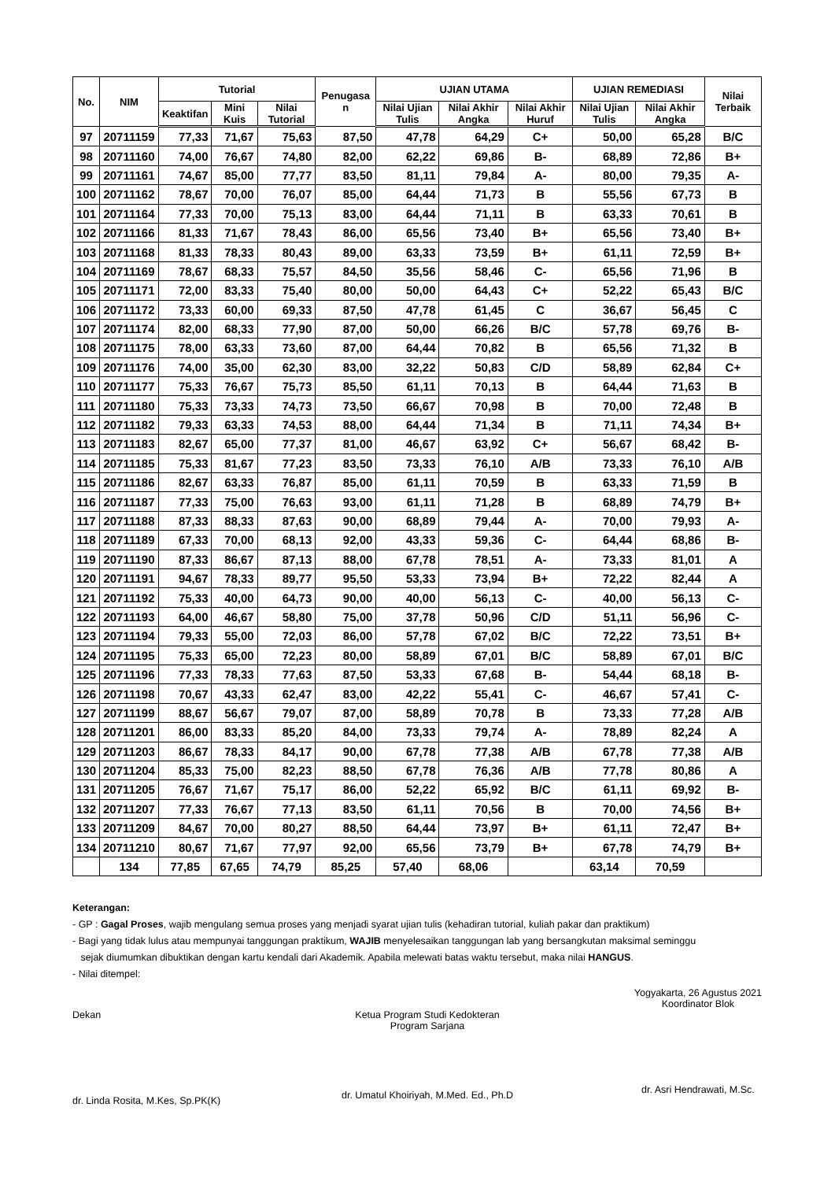| No. | NIM | Tutorial | | | Penugasa n | UJIAN UTAMA | | | UJIAN REMEDIASI | | Nilai Terbaik |
| --- | --- | --- | --- | --- | --- | --- | --- | --- | --- | --- | --- |
| | | Keaktifan | Mini Kuis | Nilai Tutorial | | Nilai Ujian Tulis | Nilai Akhir Angka | Nilai Akhir Huruf | Nilai Ujian Tulis | Nilai Akhir Angka | |
| 97 | 20711159 | 77,33 | 71,67 | 75,63 | 87,50 | 47,78 | 64,29 | C+ | 50,00 | 65,28 | B/C |
| 98 | 20711160 | 74,00 | 76,67 | 74,80 | 82,00 | 62,22 | 69,86 | B- | 68,89 | 72,86 | B+ |
| 99 | 20711161 | 74,67 | 85,00 | 77,77 | 83,50 | 81,11 | 79,84 | A- | 80,00 | 79,35 | A- |
| 100 | 20711162 | 78,67 | 70,00 | 76,07 | 85,00 | 64,44 | 71,73 | B | 55,56 | 67,73 | B |
| 101 | 20711164 | 77,33 | 70,00 | 75,13 | 83,00 | 64,44 | 71,11 | B | 63,33 | 70,61 | B |
| 102 | 20711166 | 81,33 | 71,67 | 78,43 | 86,00 | 65,56 | 73,40 | B+ | 65,56 | 73,40 | B+ |
| 103 | 20711168 | 81,33 | 78,33 | 80,43 | 89,00 | 63,33 | 73,59 | B+ | 61,11 | 72,59 | B+ |
| 104 | 20711169 | 78,67 | 68,33 | 75,57 | 84,50 | 35,56 | 58,46 | C- | 65,56 | 71,96 | B |
| 105 | 20711171 | 72,00 | 83,33 | 75,40 | 80,00 | 50,00 | 64,43 | C+ | 52,22 | 65,43 | B/C |
| 106 | 20711172 | 73,33 | 60,00 | 69,33 | 87,50 | 47,78 | 61,45 | C | 36,67 | 56,45 | C |
| 107 | 20711174 | 82,00 | 68,33 | 77,90 | 87,00 | 50,00 | 66,26 | B/C | 57,78 | 69,76 | B- |
| 108 | 20711175 | 78,00 | 63,33 | 73,60 | 87,00 | 64,44 | 70,82 | B | 65,56 | 71,32 | B |
| 109 | 20711176 | 74,00 | 35,00 | 62,30 | 83,00 | 32,22 | 50,83 | C/D | 58,89 | 62,84 | C+ |
| 110 | 20711177 | 75,33 | 76,67 | 75,73 | 85,50 | 61,11 | 70,13 | B | 64,44 | 71,63 | B |
| 111 | 20711180 | 75,33 | 73,33 | 74,73 | 73,50 | 66,67 | 70,98 | B | 70,00 | 72,48 | B |
| 112 | 20711182 | 79,33 | 63,33 | 74,53 | 88,00 | 64,44 | 71,34 | B | 71,11 | 74,34 | B+ |
| 113 | 20711183 | 82,67 | 65,00 | 77,37 | 81,00 | 46,67 | 63,92 | C+ | 56,67 | 68,42 | B- |
| 114 | 20711185 | 75,33 | 81,67 | 77,23 | 83,50 | 73,33 | 76,10 | A/B | 73,33 | 76,10 | A/B |
| 115 | 20711186 | 82,67 | 63,33 | 76,87 | 85,00 | 61,11 | 70,59 | B | 63,33 | 71,59 | B |
| 116 | 20711187 | 77,33 | 75,00 | 76,63 | 93,00 | 61,11 | 71,28 | B | 68,89 | 74,79 | B+ |
| 117 | 20711188 | 87,33 | 88,33 | 87,63 | 90,00 | 68,89 | 79,44 | A- | 70,00 | 79,93 | A- |
| 118 | 20711189 | 67,33 | 70,00 | 68,13 | 92,00 | 43,33 | 59,36 | C- | 64,44 | 68,86 | B- |
| 119 | 20711190 | 87,33 | 86,67 | 87,13 | 88,00 | 67,78 | 78,51 | A- | 73,33 | 81,01 | A |
| 120 | 20711191 | 94,67 | 78,33 | 89,77 | 95,50 | 53,33 | 73,94 | B+ | 72,22 | 82,44 | A |
| 121 | 20711192 | 75,33 | 40,00 | 64,73 | 90,00 | 40,00 | 56,13 | C- | 40,00 | 56,13 | C- |
| 122 | 20711193 | 64,00 | 46,67 | 58,80 | 75,00 | 37,78 | 50,96 | C/D | 51,11 | 56,96 | C- |
| 123 | 20711194 | 79,33 | 55,00 | 72,03 | 86,00 | 57,78 | 67,02 | B/C | 72,22 | 73,51 | B+ |
| 124 | 20711195 | 75,33 | 65,00 | 72,23 | 80,00 | 58,89 | 67,01 | B/C | 58,89 | 67,01 | B/C |
| 125 | 20711196 | 77,33 | 78,33 | 77,63 | 87,50 | 53,33 | 67,68 | B- | 54,44 | 68,18 | B- |
| 126 | 20711198 | 70,67 | 43,33 | 62,47 | 83,00 | 42,22 | 55,41 | C- | 46,67 | 57,41 | C- |
| 127 | 20711199 | 88,67 | 56,67 | 79,07 | 87,00 | 58,89 | 70,78 | B | 73,33 | 77,28 | A/B |
| 128 | 20711201 | 86,00 | 83,33 | 85,20 | 84,00 | 73,33 | 79,74 | A- | 78,89 | 82,24 | A |
| 129 | 20711203 | 86,67 | 78,33 | 84,17 | 90,00 | 67,78 | 77,38 | A/B | 67,78 | 77,38 | A/B |
| 130 | 20711204 | 85,33 | 75,00 | 82,23 | 88,50 | 67,78 | 76,36 | A/B | 77,78 | 80,86 | A |
| 131 | 20711205 | 76,67 | 71,67 | 75,17 | 86,00 | 52,22 | 65,92 | B/C | 61,11 | 69,92 | B- |
| 132 | 20711207 | 77,33 | 76,67 | 77,13 | 83,50 | 61,11 | 70,56 | B | 70,00 | 74,56 | B+ |
| 133 | 20711209 | 84,67 | 70,00 | 80,27 | 88,50 | 64,44 | 73,97 | B+ | 61,11 | 72,47 | B+ |
| 134 | 20711210 | 80,67 | 71,67 | 77,97 | 92,00 | 65,56 | 73,79 | B+ | 67,78 | 74,79 | B+ |
| | 134 | 77,85 | 67,65 | 74,79 | 85,25 | 57,40 | 68,06 | | 63,14 | 70,59 | |
Keterangan:
- GP : Gagal Proses, wajib mengulang semua proses yang menjadi syarat ujian tulis (kehadiran tutorial, kuliah pakar dan praktikum)
- Bagi yang tidak lulus atau mempunyai tanggungan praktikum, WAJIB menyelesaikan tanggungan lab yang bersangkutan maksimal seminggu
sejak diumumkan dibuktikan dengan kartu kendali dari Akademik. Apabila melewati batas waktu tersebut, maka nilai HANGUS.
- Nilai ditempel:
Dekan
dr. Linda Rosita, M.Kes, Sp.PK(K)
Ketua Program Studi Kedokteran
Program Sarjana
dr. Umatul Khoiriyah, M.Med. Ed., Ph.D
Yogyakarta, 26 Agustus 2021
Koordinator Blok
dr. Asri Hendrawati, M.Sc.